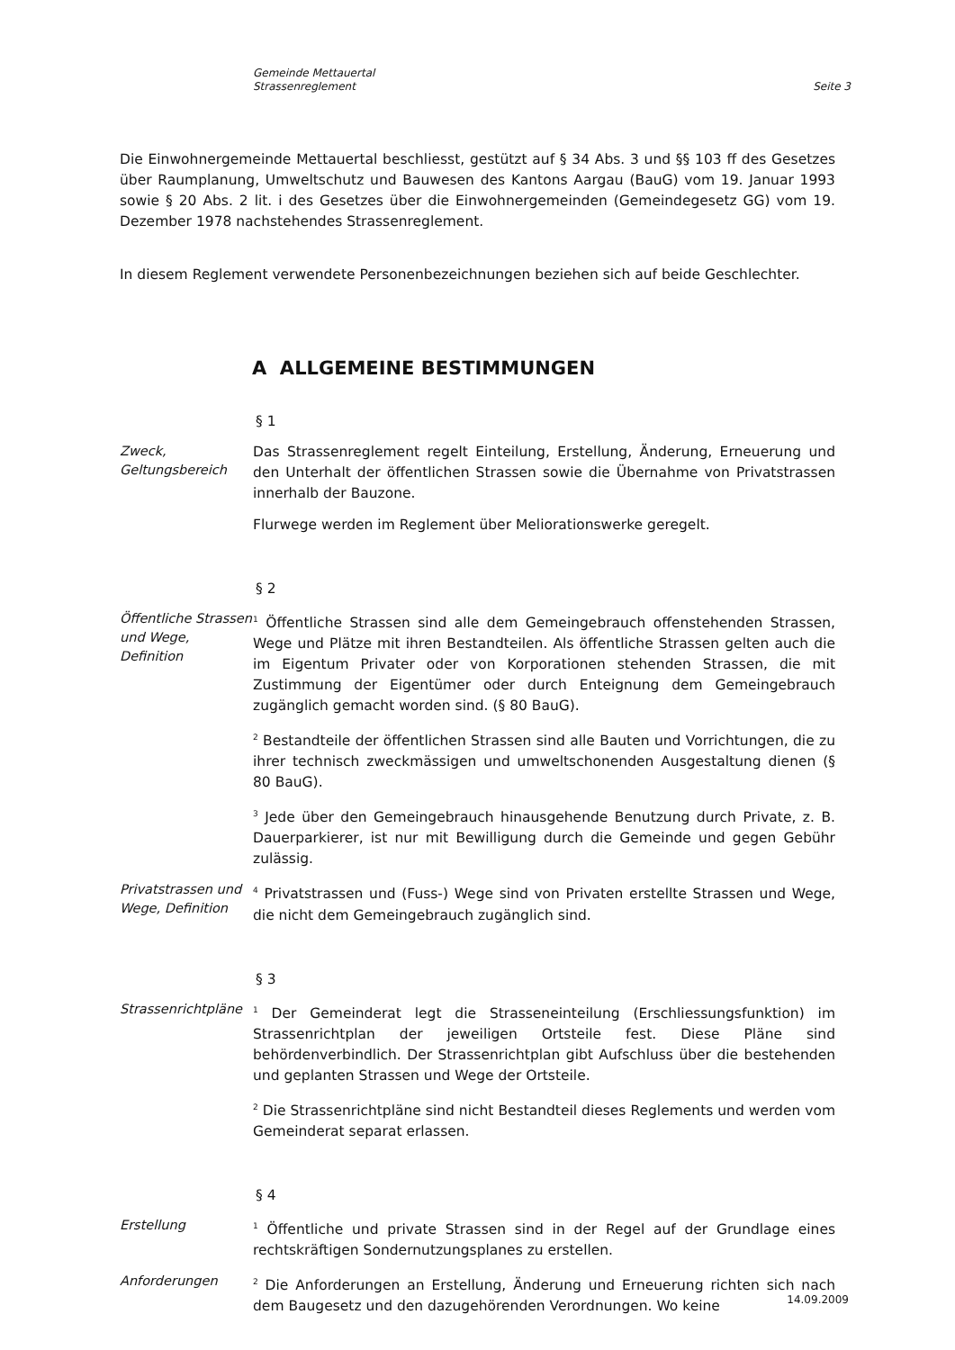Gemeinde Mettauertal
Strassenreglement
Seite 3
Die Einwohnergemeinde Mettauertal beschliesst, gestützt auf § 34 Abs. 3 und §§ 103 ff des Gesetzes über Raumplanung, Umweltschutz und Bauwesen des Kantons Aargau (BauG) vom 19. Januar 1993 sowie § 20 Abs. 2 lit. i des Gesetzes über die Einwohnergemeinden (Gemeindegesetz GG) vom 19. Dezember 1978 nachstehendes Strassenreglement.
In diesem Reglement verwendete Personenbezeichnungen beziehen sich auf beide Geschlechter.
A ALLGEMEINE BESTIMMUNGEN
§ 1
Zweck, Geltungsbereich
Das Strassenreglement regelt Einteilung, Erstellung, Änderung, Erneuerung und den Unterhalt der öffentlichen Strassen sowie die Übernahme von Privatstrassen innerhalb der Bauzone.
Flurwege werden im Reglement über Meliorationswerke geregelt.
§ 2
Öffentliche Strassen und Wege, Definition
<sup>1</sup> Öffentliche Strassen sind alle dem Gemeingebrauch offenstehenden Strassen, Wege und Plätze mit ihren Bestandteilen. Als öffentliche Strassen gelten auch die im Eigentum Privater oder von Korporationen stehenden Strassen, die mit Zustimmung der Eigentümer oder durch Enteignung dem Gemeingebrauch zugänglich gemacht worden sind. (§ 80 BauG).
<sup>2</sup> Bestandteile der öffentlichen Strassen sind alle Bauten und Vorrichtungen, die zu ihrer technisch zweckmässigen und umweltschonenden Ausgestaltung dienen (§ 80 BauG).
<sup>3</sup> Jede über den Gemeingebrauch hinausgehende Benutzung durch Private, z. B. Dauerparkierer, ist nur mit Bewilligung durch die Gemeinde und gegen Gebühr zulässig.
Privatstrassen und Wege, Definition
<sup>4</sup> Privatstrassen und (Fuss-) Wege sind von Privaten erstellte Strassen und Wege, die nicht dem Gemeingebrauch zugänglich sind.
§ 3
Strassenrichtpläne
<sup>1</sup> Der Gemeinderat legt die Strasseneinteilung (Erschliessungsfunktion) im Strassenrichtplan der jeweiligen Ortsteile fest. Diese Pläne sind behördenverbindlich. Der Strassenrichtplan gibt Aufschluss über die bestehenden und geplanten Strassen und Wege der Ortsteile.
<sup>2</sup> Die Strassenrichtpläne sind nicht Bestandteil dieses Reglements und werden vom Gemeinderat separat erlassen.
§ 4
Erstellung
<sup>1</sup> Öffentliche und private Strassen sind in der Regel auf der Grundlage eines rechtskräftigen Sondernutzungsplanes zu erstellen.
Anforderungen
<sup>2</sup> Die Anforderungen an Erstellung, Änderung und Erneuerung richten sich nach dem Baugesetz und den dazugehörenden Verordnungen. Wo keine
14.09.2009